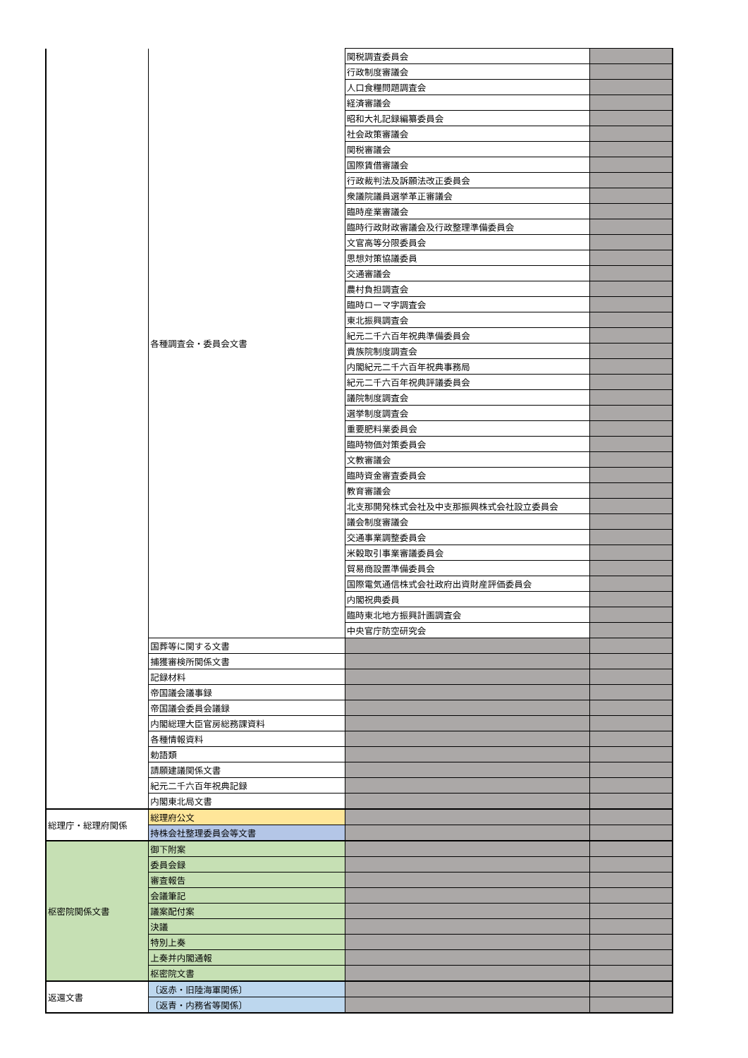| | 各種調査会・委員会文書 | 関税調査委員会 | |
| | | 行政制度審議会 | |
| | | 人口食糧問題調査会 | |
| | | 経済審議会 | |
| | | 昭和大礼記録編纂委員会 | |
| | | 社会政策審議会 | |
| | | 関税審議会 | |
| | | 国際賃借審議会 | |
| | | 行政裁判法及訴願法改正委員会 | |
| | | 衆議院議員選挙革正審議会 | |
| | | 臨時産業審議会 | |
| | | 臨時行政財政審議会及行政整理準備委員会 | |
| | | 文官高等分限委員会 | |
| | | 思想対策協議委員 | |
| | | 交通審議会 | |
| | | 農村負担調査会 | |
| | | 臨時ローマ字調査会 | |
| | | 東北振興調査会 | |
| | | 紀元二千六百年祝典準備委員会 | |
| | | 貴族院制度調査会 | |
| | | 内閣紀元二千六百年祝典事務局 | |
| | | 紀元二千六百年祝典評議委員会 | |
| | | 議院制度調査会 | |
| | | 選挙制度調査会 | |
| | | 重要肥料業委員会 | |
| | | 臨時物価対策委員会 | |
| | | 文教審議会 | |
| | | 臨時資金審査委員会 | |
| | | 教育審議会 | |
| | | 北支那開発株式会社及中支那振興株式会社設立委員会 | |
| | | 議会制度審議会 | |
| | | 交通事業調整委員会 | |
| | | 米穀取引事業審議委員会 | |
| | | 貿易商設置準備委員会 | |
| | | 国際電気通信株式会社政府出資財産評価委員会 | |
| | | 内閣祝典委員 | |
| | | 臨時東北地方振興計画調査会 | |
| | | 中央官庁防空研究会 | |
| | 国葬等に関する文書 | | |
| | 捕獲審検所関係文書 | | |
| | 記録材料 | | |
| | 帝国議会議事録 | | |
| | 帝国議会委員会議録 | | |
| | 内閣総理大臣官房総務課資料 | | |
| | 各種情報資料 | | |
| | 勅語類 | | |
| | 請願建議関係文書 | | |
| | 紀元二千六百年祝典記録 | | |
| | 内閣東北局文書 | | |
| 総理庁・総理府関係 | 総理府公文 | | |
| | 持株会社整理委員会等文書 | | |
| 枢密院関係文書 | 御下附案 | | |
| | 委員会録 | | |
| | 審査報告 | | |
| | 会議筆記 | | |
| | 議案配付案 | | |
| | 決議 | | |
| | 特別上奏 | | |
| | 上奏并内閣通報 | | |
| | 枢密院文書 | | |
| 返還文書 | 〔返赤・旧陸海軍関係〕 | | |
| | 〔返青・内務省等関係〕 | | |